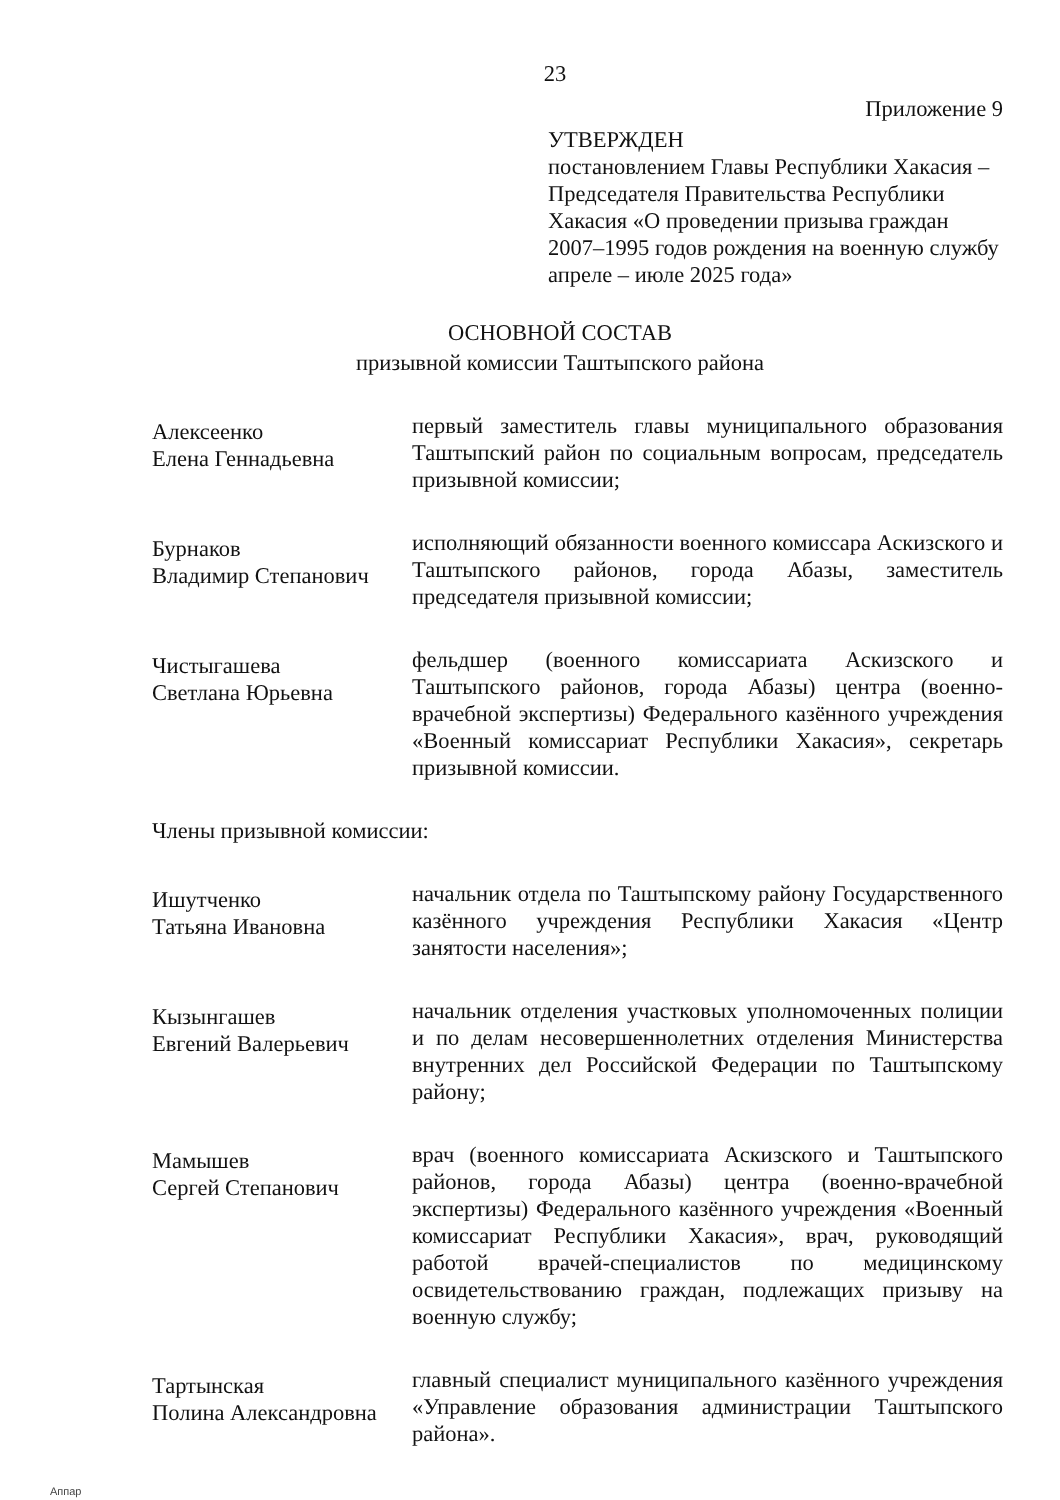23
Приложение 9
УТВЕРЖДЕН
постановлением Главы Республики Хакасия – Председателя Правительства Республики Хакасия «О проведении призыва граждан 2007–1995 годов рождения на военную службу апреле – июле 2025 года»
ОСНОВНОЙ СОСТАВ
призывной комиссии Таштыпского района
Алексеенко
Елена Геннадьевна
первый заместитель главы муниципального образования Таштыпский район по социальным вопросам, председатель призывной комиссии;
Бурнаков
Владимир Степанович
исполняющий обязанности военного комиссара Аскизского и Таштыпского районов, города Абазы, заместитель председателя призывной комиссии;
Чистыгашева
Светлана Юрьевна
фельдшер (военного комиссариата Аскизского и Таштыпского районов, города Абазы) центра (военно-врачебной экспертизы) Федерального казённого учреждения «Военный комиссариат Республики Хакасия», секретарь призывной комиссии.
Члены призывной комиссии:
Ишутченко
Татьяна Ивановна
начальник отдела по Таштыпскому району Государственного казённого учреждения Республики Хакасия «Центр занятости населения»;
Кызынгашев
Евгений Валерьевич
начальник отделения участковых уполномоченных полиции и по делам несовершеннолетних отделения Министерства внутренних дел Российской Федерации по Таштыпскому району;
Мамышев
Сергей Степанович
врач (военного комиссариата Аскизского и Таштыпского районов, города Абазы) центра (военно-врачебной экспертизы) Федерального казённого учреждения «Военный комиссариат Республики Хакасия», врач, руководящий работой врачей-специалистов по медицинскому освидетельствованию граждан, подлежащих призыву на военную службу;
Тартынская
Полина Александровна
главный специалист муниципального казённого учреждения «Управление образования администрации Таштыпского района».
Аппар